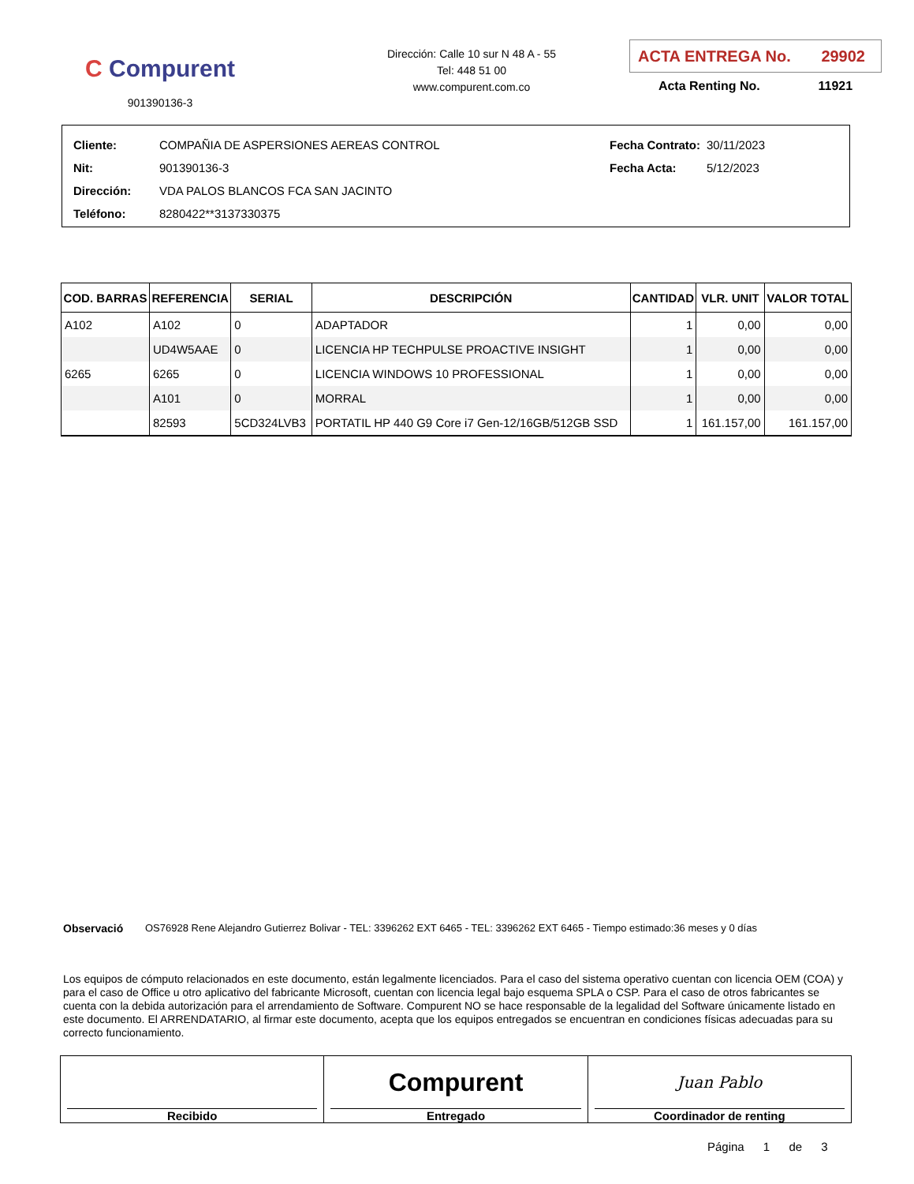C Compurent
901390136-3
Dirección: Calle 10 sur N 48 A - 55
Tel: 448 51 00
www.compurent.com.co
ACTA ENTREGA No. 29902
Acta Renting No. 11921
| Cliente: | COMPAÑIA DE ASPERSIONES AEREAS CONTROL |
| Nit: | 901390136-3 |
| Dirección: | VDA PALOS BLANCOS FCA SAN JACINTO |
| Teléfono: | 8280422**3137330375 |
| Fecha Contrato: | 30/11/2023 |
| Fecha Acta: | 5/12/2023 |
| COD. BARRAS | REFERENCIA | SERIAL | DESCRIPCIÓN | CANTIDAD | VLR. UNIT | VALOR TOTAL |
| --- | --- | --- | --- | --- | --- | --- |
| A102 | A102 | 0 | ADAPTADOR | 1 | 0,00 | 0,00 |
| | UD4W5AAE | 0 | LICENCIA HP TECHPULSE PROACTIVE INSIGHT | 1 | 0,00 | 0,00 |
| 6265 | 6265 | 0 | LICENCIA WINDOWS 10 PROFESSIONAL | 1 | 0,00 | 0,00 |
| | A101 | 0 | MORRAL | 1 | 0,00 | 0,00 |
| | 82593 | 5CD324LVB3 | PORTATIL HP 440 G9 Core i7 Gen-12/16GB/512GB SSD | 1 | 161.157,00 | 161.157,00 |
Observació OS76928 Rene Alejandro Gutierrez Bolivar - TEL: 3396262 EXT 6465 - TEL: 3396262 EXT 6465 - Tiempo estimado:36 meses y 0 días
Los equipos de cómputo relacionados en este documento, están legalmente licenciados. Para el caso del sistema operativo cuentan con licencia OEM (COA) y para el caso de Office u otro aplicativo del fabricante Microsoft, cuentan con licencia legal bajo esquema SPLA o CSP. Para el caso de otros fabricantes se cuenta con la debida autorización para el arrendamiento de Software. Compurent NO se hace responsable de la legalidad del Software únicamente listado en este documento. El ARRENDATARIO, al firmar este documento, acepta que los equipos entregados se encuentran en condiciones físicas adecuadas para su correcto funcionamiento.
Recibido
Compurent
Entregado
Juan Pablo
Coordinador de renting
Página 1 de 3